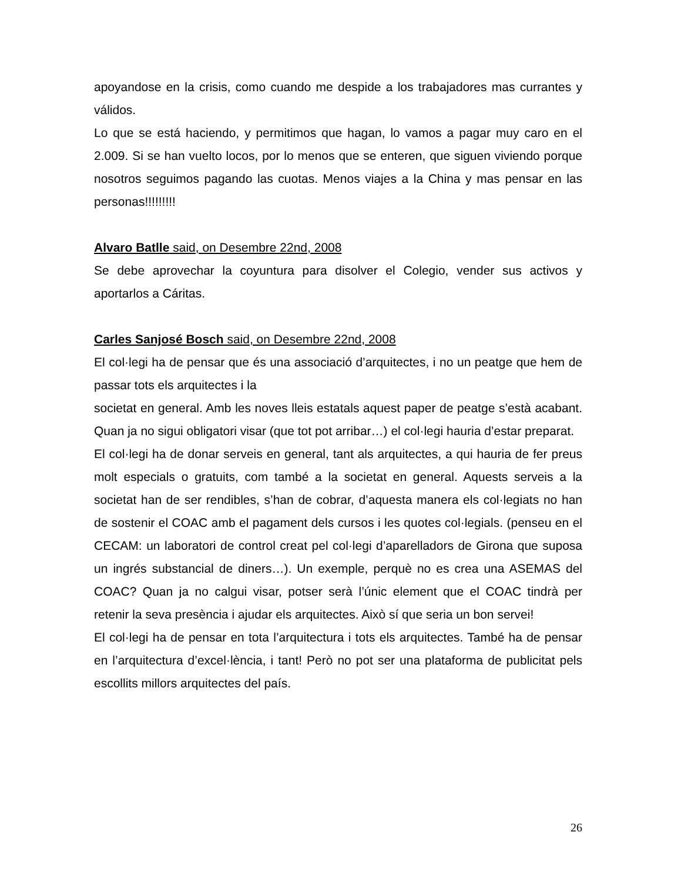apoyandose en la crisis, como cuando me despide a los trabajadores mas currantes y válidos.
Lo que se está haciendo, y permitimos que hagan, lo vamos a pagar muy caro en el 2.009. Si se han vuelto locos, por lo menos que se enteren, que siguen viviendo porque nosotros seguimos pagando las cuotas. Menos viajes a la China y mas pensar en las personas!!!!!!!!!
Alvaro Batlle said, on Desembre 22nd, 2008
Se debe aprovechar la coyuntura para disolver el Colegio, vender sus activos y aportarlos a Cáritas.
Carles Sanjosé Bosch said, on Desembre 22nd, 2008
El col·legi ha de pensar que és una associació d’arquitectes, i no un peatge que hem de passar tots els arquitectes i la
societat en general. Amb les noves lleis estatals aquest paper de peatge s’està acabant. Quan ja no sigui obligatori visar (que tot pot arribar…) el col·legi hauria d’estar preparat.
El col·legi ha de donar serveis en general, tant als arquitectes, a qui hauria de fer preus molt especials o gratuits, com també a la societat en general. Aquests serveis a la societat han de ser rendibles, s’han de cobrar, d’aquesta manera els col·legiats no han de sostenir el COAC amb el pagament dels cursos i les quotes col·legials. (penseu en el CECAM: un laboratori de control creat pel col·legi d’aparelladors de Girona que suposa un ingrés substancial de diners…). Un exemple, perquè no es crea una ASEMAS del COAC? Quan ja no calgui visar, potser serà l’únic element que el COAC tindrà per retenir la seva presència i ajudar els arquitectes. Això sí que seria un bon servei!
El col·legi ha de pensar en tota l’arquitectura i tots els arquitectes. També ha de pensar en l’arquitectura d’excel·lència, i tant! Però no pot ser una plataforma de publicitat pels escollits millors arquitectes del país.
26